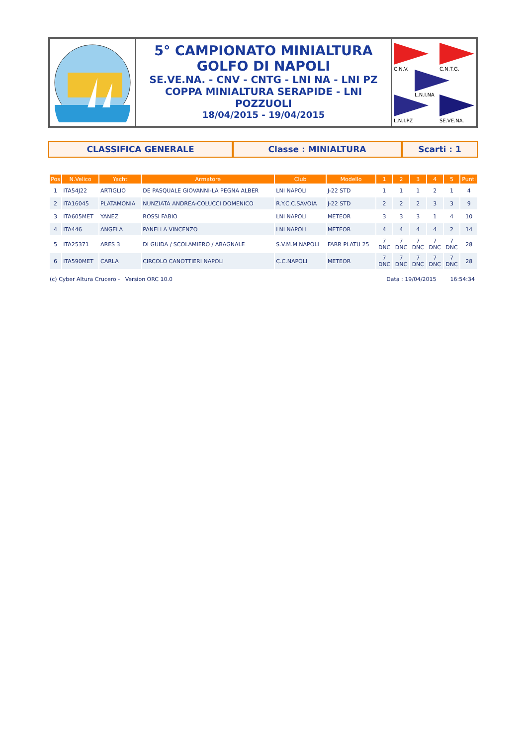5° CAMPIONATO MINIALTURA
GOLFO DI NAPOLI
SE.VE.NA. - CNV - CNTG - LNI NA - LNI PZ
COPPA MINIALTURA SERAPIDE - LNI
POZZUOLI
18/04/2015 - 19/04/2015
C.N.V.
C.N.T.G.
L.N.I.NA
L.N.I.PZ
SE.VE.NA.
CLASSIFICA GENERALE Classe : MINIALTURA Scarti : 1
| Pos | N.Velico | Yacht | Armatore | Club | Modello | 1 | 2 | 3 | 4 | 5 | Punti |
| --- | --- | --- | --- | --- | --- | --- | --- | --- | --- | --- | --- |
| 1 | ITA54J22 | ARTIGLIO | DE PASQUALE GIOVANNI-LA PEGNA ALBER | LNI NAPOLI | J-22 STD | 1 | 1 | 1 | 2 | 1 | 4 |
| 2 | ITA16045 | PLATAMONIA | NUNZIATA ANDREA-COLUCCI DOMENICO | R.Y.C.C.SAVOIA | J-22 STD | 2 | 2 | 2 | 3 | 3 | 9 |
| 3 | ITA605MET | YANEZ | ROSSI FABIO | LNI NAPOLI | METEOR | 3 | 3 | 3 | 1 | 4 | 10 |
| 4 | ITA446 | ANGELA | PANELLA VINCENZO | LNI NAPOLI | METEOR | 4 | 4 | 4 | 4 | 2 | 14 |
| 5 | ITA25371 | ARES 3 | DI GUIDA / SCOLAMIERO / ABAGNALE | S.V.M.M.NAPOLI | FARR PLATU 25 | 7 DNC | 7 DNC | 7 DNC | 7 DNC | 7 DNC | 28 |
| 6 | ITA590MET | CARLA | CIRCOLO CANOTTIERI NAPOLI | C.C.NAPOLI | METEOR | 7 DNC | 7 DNC | 7 DNC | 7 DNC | 7 DNC | 28 |
(c) Cyber Altura Crucero - Version ORC 10.0 Data : 19/04/2015 16:54:34